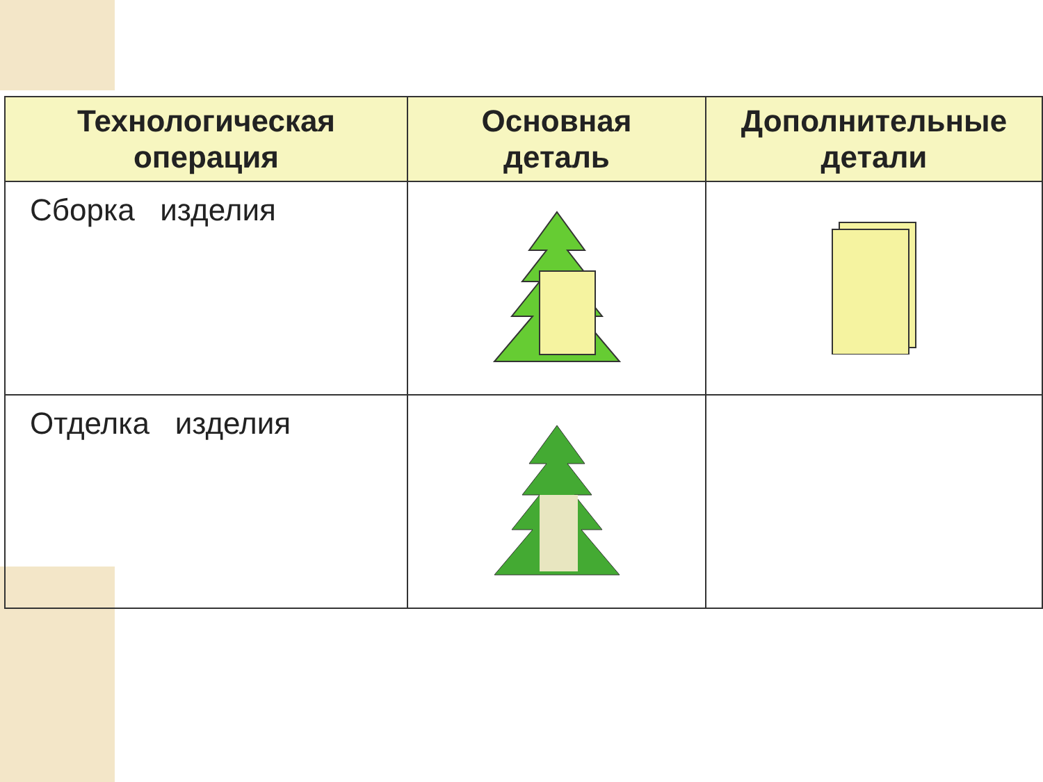| Технологическая операция | Основная деталь | Дополнительные детали |
| --- | --- | --- |
| Сборка изделия | | |
| Отделка изделия | | |